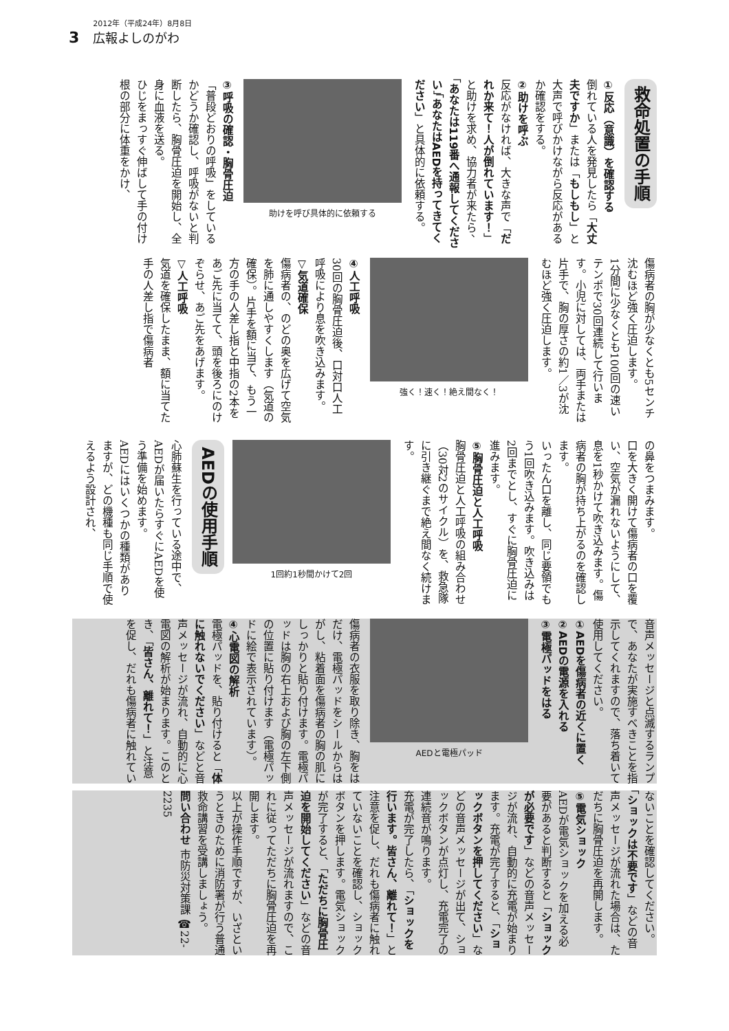3
2012年（平成24年）8月8日
広報よしのがわ
救命処置の手順
①反応（意識）を確認する
倒れている人を発見したら「大丈夫ですか」または「もしもし」と大声で呼びかけながら反応があるか確認をする。
②助けを呼ぶ
反応がなければ、大きな声で「だれか来て！人が倒れています！」と助けを求め、協力者が来たら、「あなたは119番へ通報してください」「あなたはAEDを持ってきてください」と具体的に依頼する。
助けを呼び具体的に依頼する
③呼吸の確認・胸骨圧迫
「普段どおりの呼吸」をしているかどうか確認し、呼吸がないと判断したら、胸骨圧迫を開始し、全身に血液を送る。
ひじをまっすぐ伸ばして手の付け根の部分に体重をかけ、
傷病者の胸が少なくとも5センチ沈むほど強く圧迫します。
1分間に少なくとも100回の速いテンポで30回連続して行います。小児に対しては、両手または片手で、胸の厚さの約1／3が沈むほど強く圧迫します。
強く！速く！絶え間なく！
④人工呼吸
30回の胸骨圧迫後、口対口人工呼吸により息を吹き込みます。
▽気道確保
傷病者の、のどの奥を広げて空気を肺に通しやすくします（気道の確保）。片手を額に当て、もう一方の手の人差し指と中指の2本をあご先に当てて、頭を後ろにのけぞらせ、あご先をあげます。
▽人工呼吸
気道を確保したまま、額に当てた手の人差し指で傷病者
の鼻をつまみます。
口を大きく開けて傷病者の口を覆い、空気が漏れないようにして、息を1秒かけて吹き込みます。傷病者の胸が持ち上がるのを確認します。
いったん口を離し、同じ要領でもう1回吹き込みます。吹き込みは2回までとし、すぐに胸骨圧迫に進みます。
⑤胸骨圧迫と人工呼吸
胸骨圧迫と人工呼吸の組み合わせ（30対2のサイクル）を、救急隊に引き継ぐまで絶え間なく続けます。
1回約1秒間かけて2回
AEDの使用手順
心肺蘇生を行っている途中で、AEDが届いたらすぐにAEDを使う準備を始めます。
AEDにはいくつかの種類がありますが、どの機種も同じ手順で使えるよう設計され、
音声メッセージと点滅するランプで、あなたが実施すべきことを指示してくれますので、落ち着いて使用してください。
①AEDを傷病者の近くに置く
②AEDの電源を入れる
③電極パッドをはる
AEDと電極パッド
傷病者の衣服を取り除き、胸をはだけ、電極パッドをシールからはがし、粘着面を傷病者の胸の肌にしっかりと貼り付けます。電極パッドは胸の右上および胸の左下側の位置に貼り付けます（電極パッドに絵で表示されています）。
④心電図の解析
電極パッドを、貼り付けると「体に触れないでください」などと音声メッセージが流れ、自動的に心電図の解析が始まります。このとき、「皆さん、離れて！」と注意を促し、だれも傷病者に触れてい
ないことを確認してください。
「ショックは不要です」などの音声メッセージが流れた場合は、ただちに胸骨圧迫を再開します。
⑤電気ショック
AEDが電気ショックを加える必要があると判断すると「ショックが必要です」などの音声メッセージが流れ、自動的に充電が始まります。充電が完了すると、「ショックボタンを押してください」などの音声メッセージが出て、ショックボタンが点灯し、充電完了の連続音が鳴ります。
充電が完了したら、「ショックを行います。皆さん、離れて！」と注意を促し、だれも傷病者に触れていないことを確認し、ショックボタンを押します。電気ショックが完了すると、「ただちに胸骨圧迫を開始してください」などの音声メッセージが流れますので、これに従ってただちに胸骨圧迫を再開します。
以上が操作手順ですが、いざというときのために消防署が行う普通救命講習を受講しましょう。
問い合わせ 市防災対策課 ☎22-2235